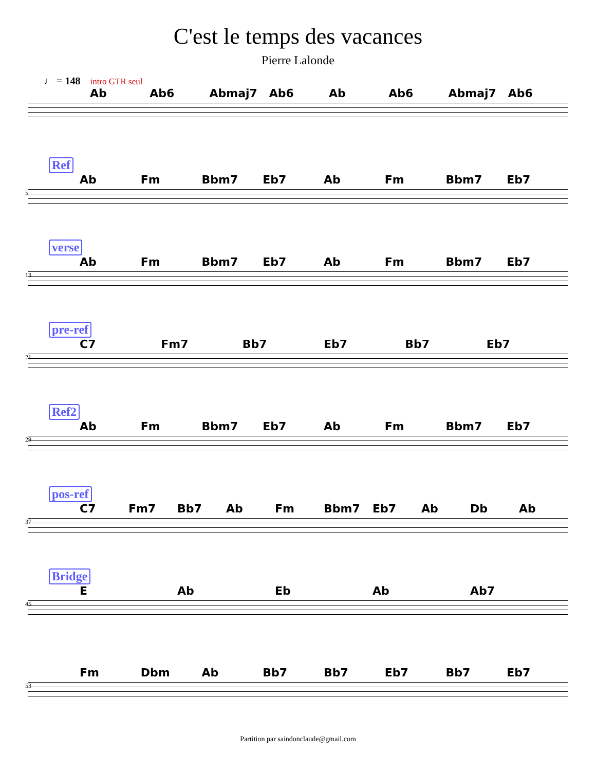C'est le temps des vacances
Pierre Lalonde
♩ = 148 intro GTR seul
Ab Ab6 Abmaj7 Ab6 Ab Ab6 Abmaj7 Ab6
Ref
Ab Fm Bbm7 Eb7 Ab Fm Bbm7 Eb7
5
verse
Ab Fm Bbm7 Eb7 Ab Fm Bbm7 Eb7
13
pre-ref
C7 Fm7 Bb7 Eb7 Bb7 Eb7
21
Ref2
Ab Fm Bbm7 Eb7 Ab Fm Bbm7 Eb7
29
pos-ref
C7 Fm7 Bb7 Ab Fm Bbm7 Eb7 Ab Db Ab
37
Bridge
E Ab Eb Ab Ab7
45
Fm Dbm Ab Bb7 Bb7 Eb7 Bb7 Eb7
53
Partition par saindonclaude@gmail.com